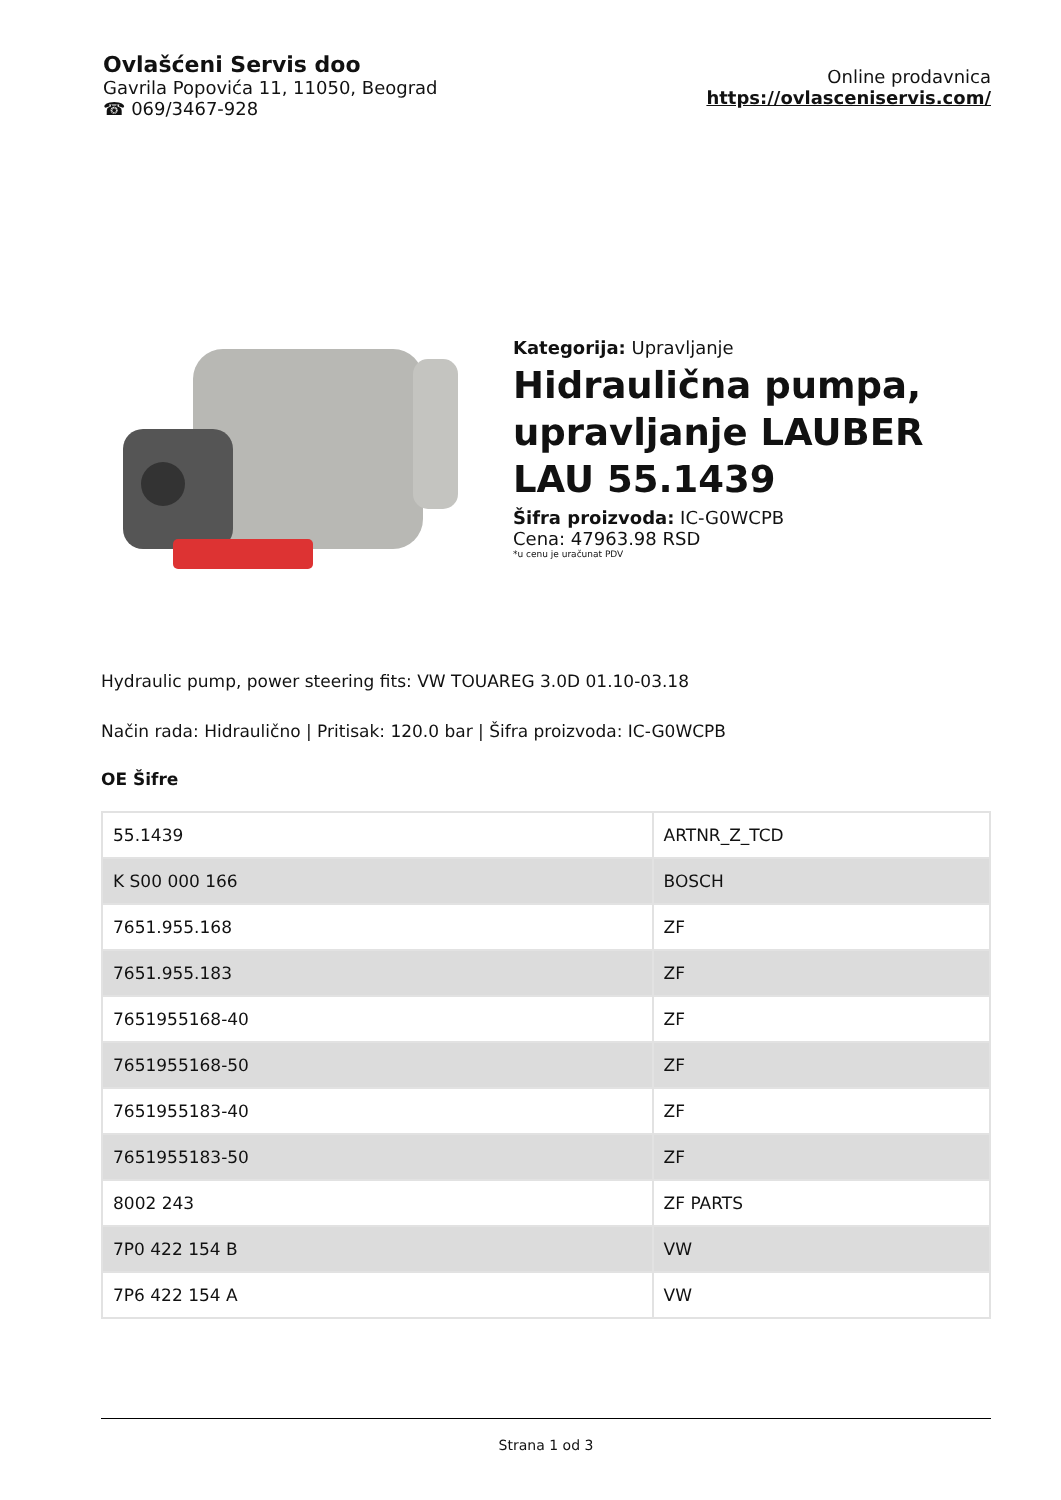Ovlašćeni Servis doo
Gavrila Popovića 11, 11050, Beograd
☎ 069/3467-928
Online prodavnica
https://ovlasceniservis.com/
Kategorija: Upravljanje
Hidraulična pumpa, upravljanje LAUBER LAU 55.1439
Šifra proizvoda: IC-G0WCPB
Cena: 47963.98 RSD
*u cenu je uračunat PDV
Hydraulic pump, power steering fits: VW TOUAREG 3.0D 01.10-03.18
Način rada: Hidraulično | Pritisak: 120.0 bar | Šifra proizvoda: IC-G0WCPB
OE Šifre
| 55.1439 | ARTNR_Z_TCD |
| K S00 000 166 | BOSCH |
| 7651.955.168 | ZF |
| 7651.955.183 | ZF |
| 7651955168-40 | ZF |
| 7651955168-50 | ZF |
| 7651955183-40 | ZF |
| 7651955183-50 | ZF |
| 8002 243 | ZF PARTS |
| 7P0 422 154 B | VW |
| 7P6 422 154 A | VW |
Strana 1 od 3